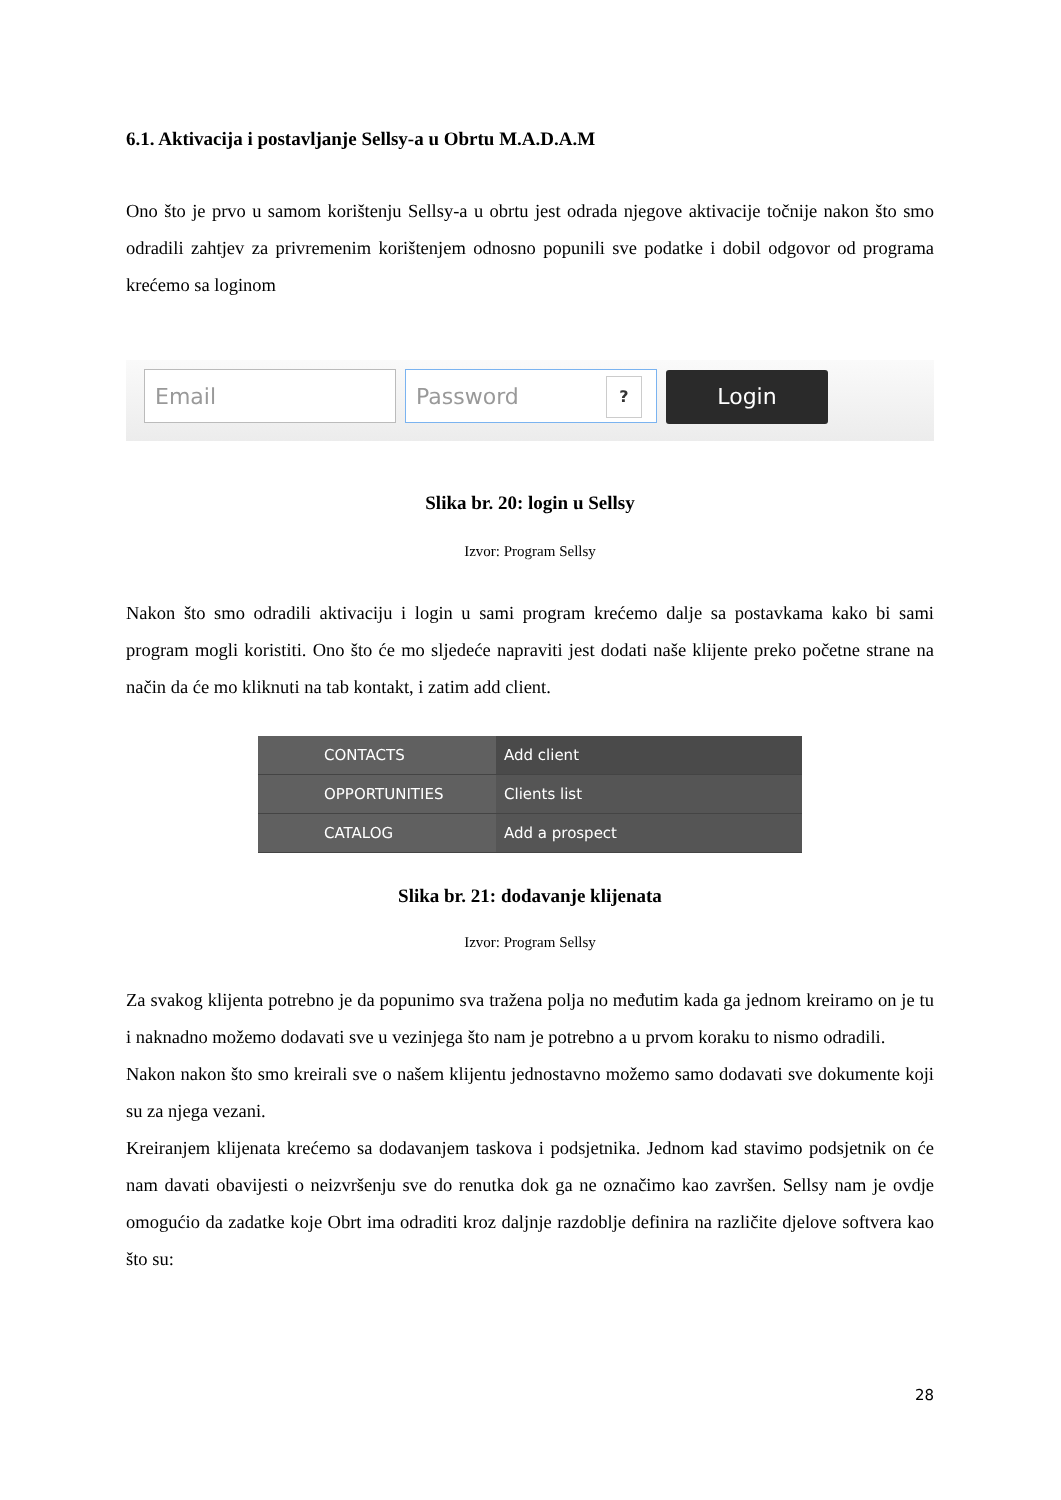6.1. Aktivacija i postavljanje Sellsy-a u Obrtu M.A.D.A.M
Ono što je prvo u samom korištenju Sellsy-a u obrtu jest odrada njegove aktivacije točnije nakon što smo odradili zahtjev za privremenim korištenjem odnosno popunili sve podatke i dobil odgovor od programa krećemo sa loginom
Email Password ? Login
Slika br. 20: login u Sellsy
Izvor: Program Sellsy
Nakon što smo odradili aktivaciju i login u sami program krećemo dalje sa postavkama kako bi sami program mogli koristiti. Ono što će mo sljedeće napraviti jest dodati naše klijente preko početne strane na način da će mo kliknuti na tab kontakt, i zatim add client.
CONTACTS
OPPORTUNITIES
CATALOG
Add client
Clients list
Add a prospect
Slika br. 21: dodavanje klijenata
Izvor: Program Sellsy
Za svakog klijenta potrebno je da popunimo sva tražena polja no međutim kada ga jednom kreiramo on je tu i naknadno možemo dodavati sve u vezinjega što nam je potrebno a u prvom koraku to nismo odradili.
Nakon nakon što smo kreirali sve o našem klijentu jednostavno možemo samo dodavati sve dokumente koji su za njega vezani.
Kreiranjem klijenata krećemo sa dodavanjem taskova i podsjetnika. Jednom kad stavimo podsjetnik on će nam davati obavijesti o neizvršenju sve do renutka dok ga ne označimo kao završen. Sellsy nam je ovdje omogućio da zadatke koje Obrt ima odraditi kroz daljnje razdoblje definira na različite djelove softvera kao što su:
28